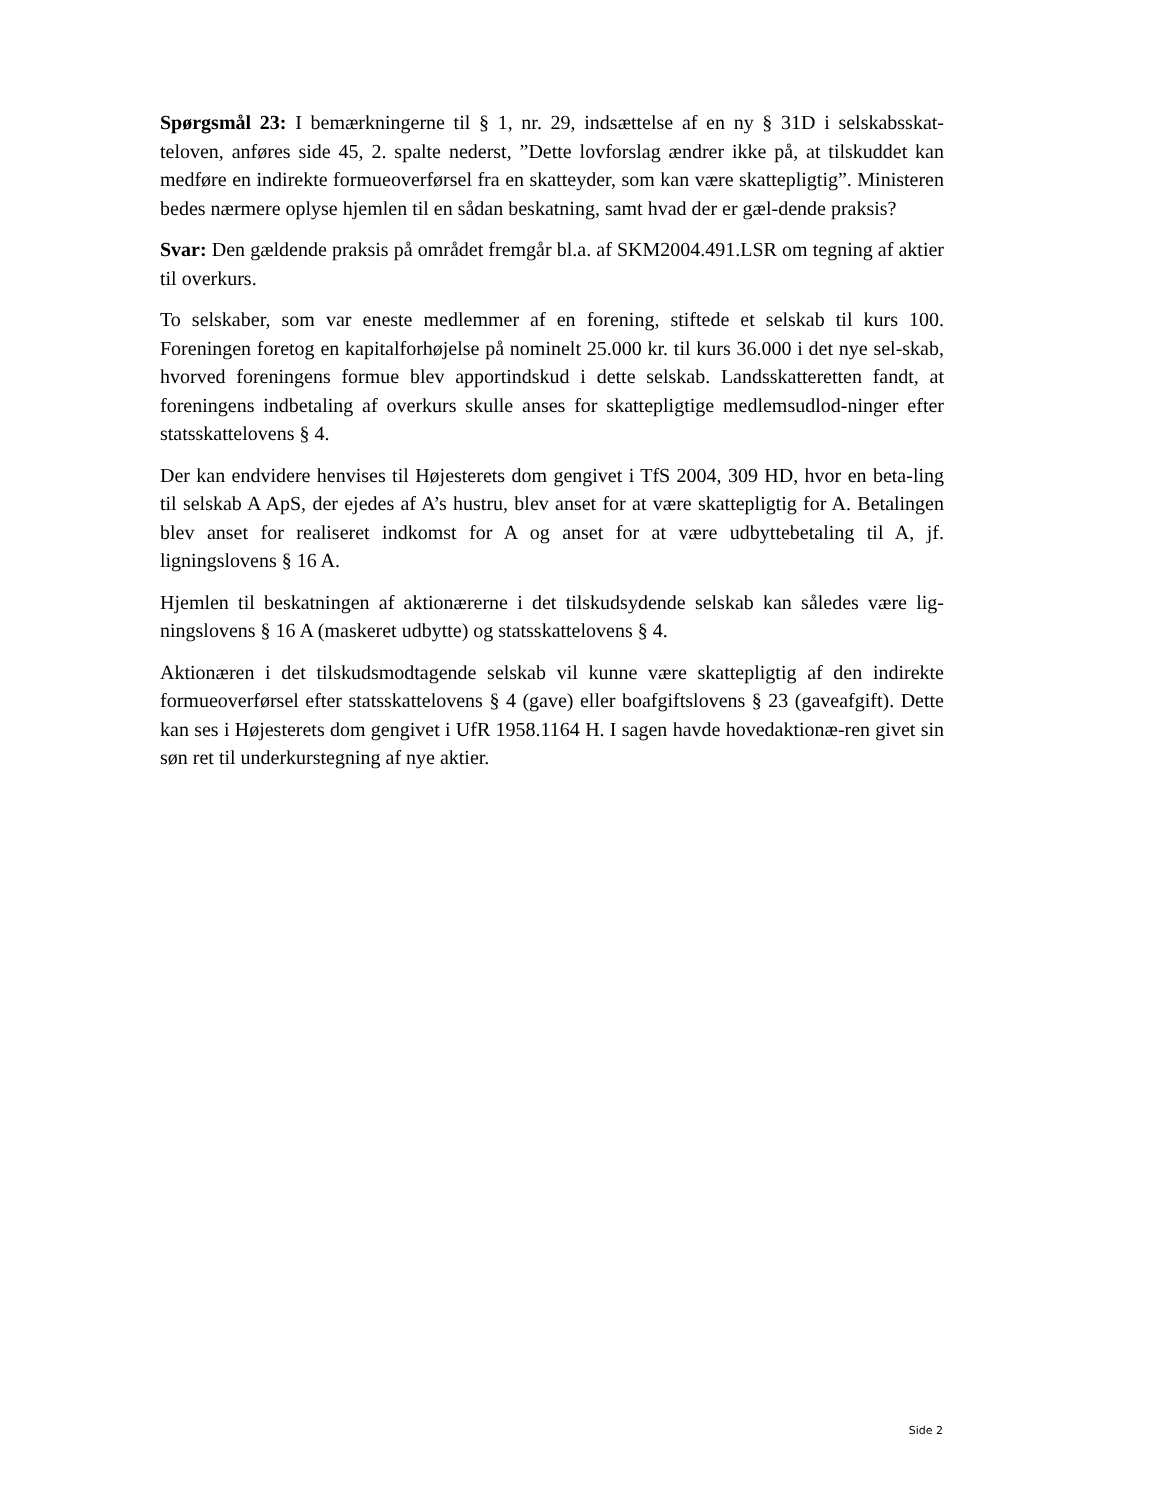Spørgsmål 23: I bemærkningerne til § 1, nr. 29, indsættelse af en ny § 31D i selskabsskat-teloven, anføres side 45, 2. spalte nederst, ”Dette lovforslag ændrer ikke på, at tilskuddet kan medføre en indirekte formueoverførsel fra en skatteyder, som kan være skattepligtig”. Ministeren bedes nærmere oplyse hjemlen til en sådan beskatning, samt hvad der er gæl-dende praksis?
Svar: Den gældende praksis på området fremgår bl.a. af SKM2004.491.LSR om tegning af aktier til overkurs.
To selskaber, som var eneste medlemmer af en forening, stiftede et selskab til kurs 100. Foreningen foretog en kapitalforhøjelse på nominelt 25.000 kr. til kurs 36.000 i det nye sel-skab, hvorved foreningens formue blev apportindskud i dette selskab. Landsskatteretten fandt, at foreningens indbetaling af overkurs skulle anses for skattepligtige medlemsudlod-ninger efter statsskattelovens § 4.
Der kan endvidere henvises til Højesterets dom gengivet i TfS 2004, 309 HD, hvor en beta-ling til selskab A ApS, der ejedes af A’s hustru, blev anset for at være skattepligtig for A. Betalingen blev anset for realiseret indkomst for A og anset for at være udbyttebetaling til A, jf. ligningslovens § 16 A.
Hjemlen til beskatningen af aktionærerne i det tilskudsydende selskab kan således være lig-ningslovens § 16 A (maskeret udbytte) og statsskattelovens § 4.
Aktionæren i det tilskudsmodtagende selskab vil kunne være skattepligtig af den indirekte formueoverførsel efter statsskattelovens § 4 (gave) eller boafgiftslovens § 23 (gaveafgift). Dette kan ses i Højesterets dom gengivet i UfR 1958.1164 H. I sagen havde hovedaktionæ-ren givet sin søn ret til underkurstegning af nye aktier.
Side 2